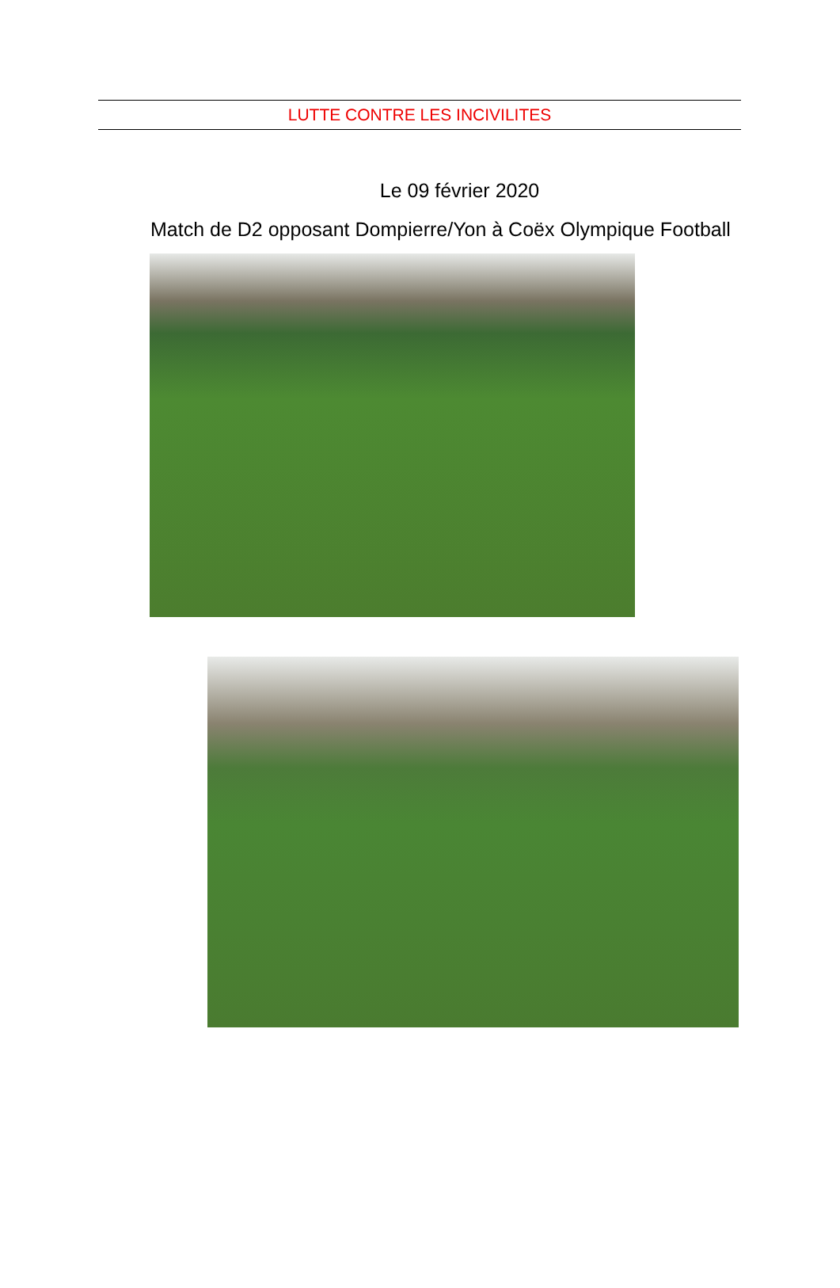LUTTE CONTRE LES INCIVILITES
Le 09 février 2020
Match de D2 opposant Dompierre/Yon à Coëx Olympique Football